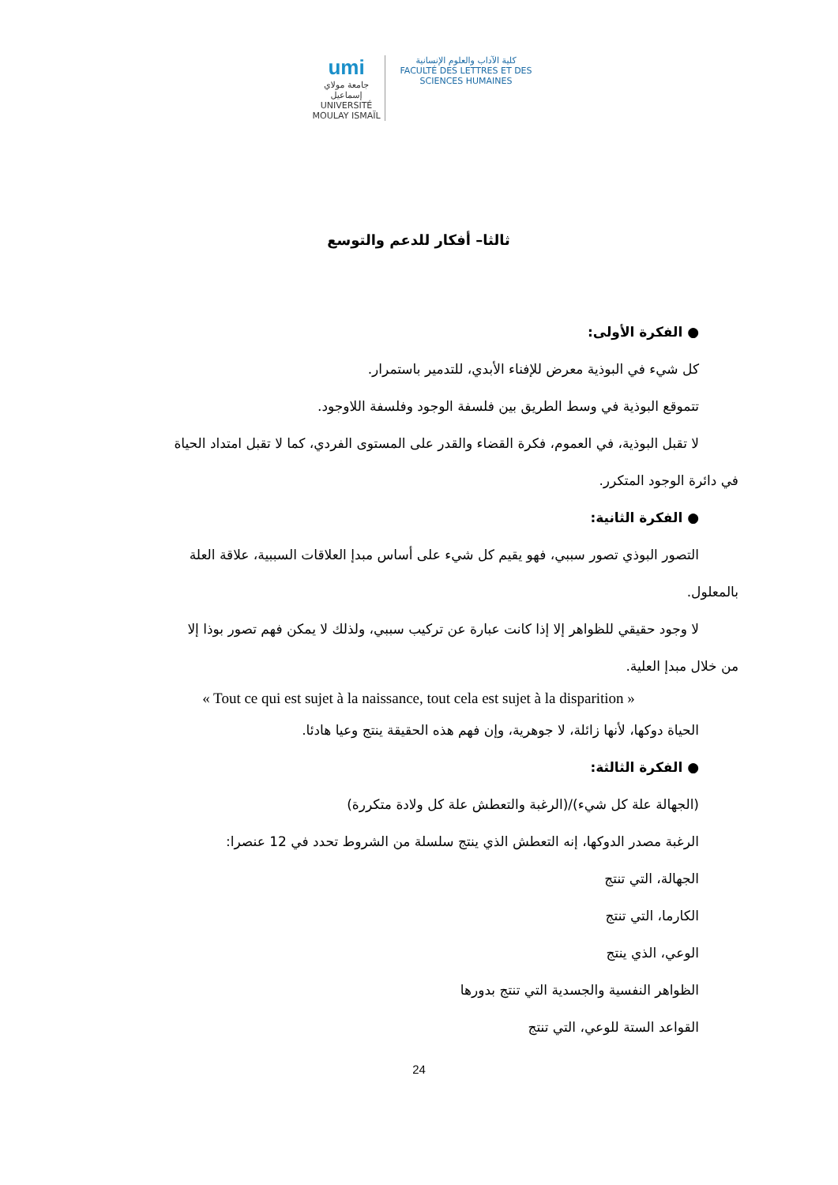umi
جامعة مولاي إسماعيل
UNIVERSITÉ MOULAY ISMAÏL
كلية الآداب والعلوم الإنسانية
FACULTÉ DES LETTRES ET DES SCIENCES HUMAINES
ثالثا– أفكار للدعم والتوسع
● الفكرة الأولى:
كل شيء في البوذية معرض للإفناء الأبدي، للتدمير باستمرار.
تتموقع البوذية في وسط الطريق بين فلسفة الوجود وفلسفة اللاوجود.
لا تقبل البوذية، في العموم، فكرة القضاء والقدر على المستوى الفردي، كما لا تقبل امتداد الحياة
في دائرة الوجود المتكرر.
● الفكرة الثانية:
التصور البوذي تصور سببي، فهو يقيم كل شيء على أساس مبدإ العلاقات السببية، علاقة العلة
بالمعلول.
لا وجود حقيقي للظواهر إلا إذا كانت عبارة عن تركيب سببي، ولذلك لا يمكن فهم تصور بوذا إلا
من خلال مبدإ العلية.
« Tout ce qui est sujet à la naissance, tout cela est sujet à la disparition »
الحياة دوكها، لأنها زائلة، لا جوهرية، وإن فهم هذه الحقيقة ينتج وعيا هادئا.
● الفكرة الثالثة:
(الجهالة علة كل شيء)/(الرغبة والتعطش علة كل ولادة متكررة)
الرغبة مصدر الدوكها، إنه التعطش الذي ينتج سلسلة من الشروط تحدد في 12 عنصرا:
الجهالة، التي تنتج
الكارما، التي تنتج
الوعي، الذي ينتج
الظواهر النفسية والجسدية التي تنتج بدورها
القواعد الستة للوعي، التي تنتج
24